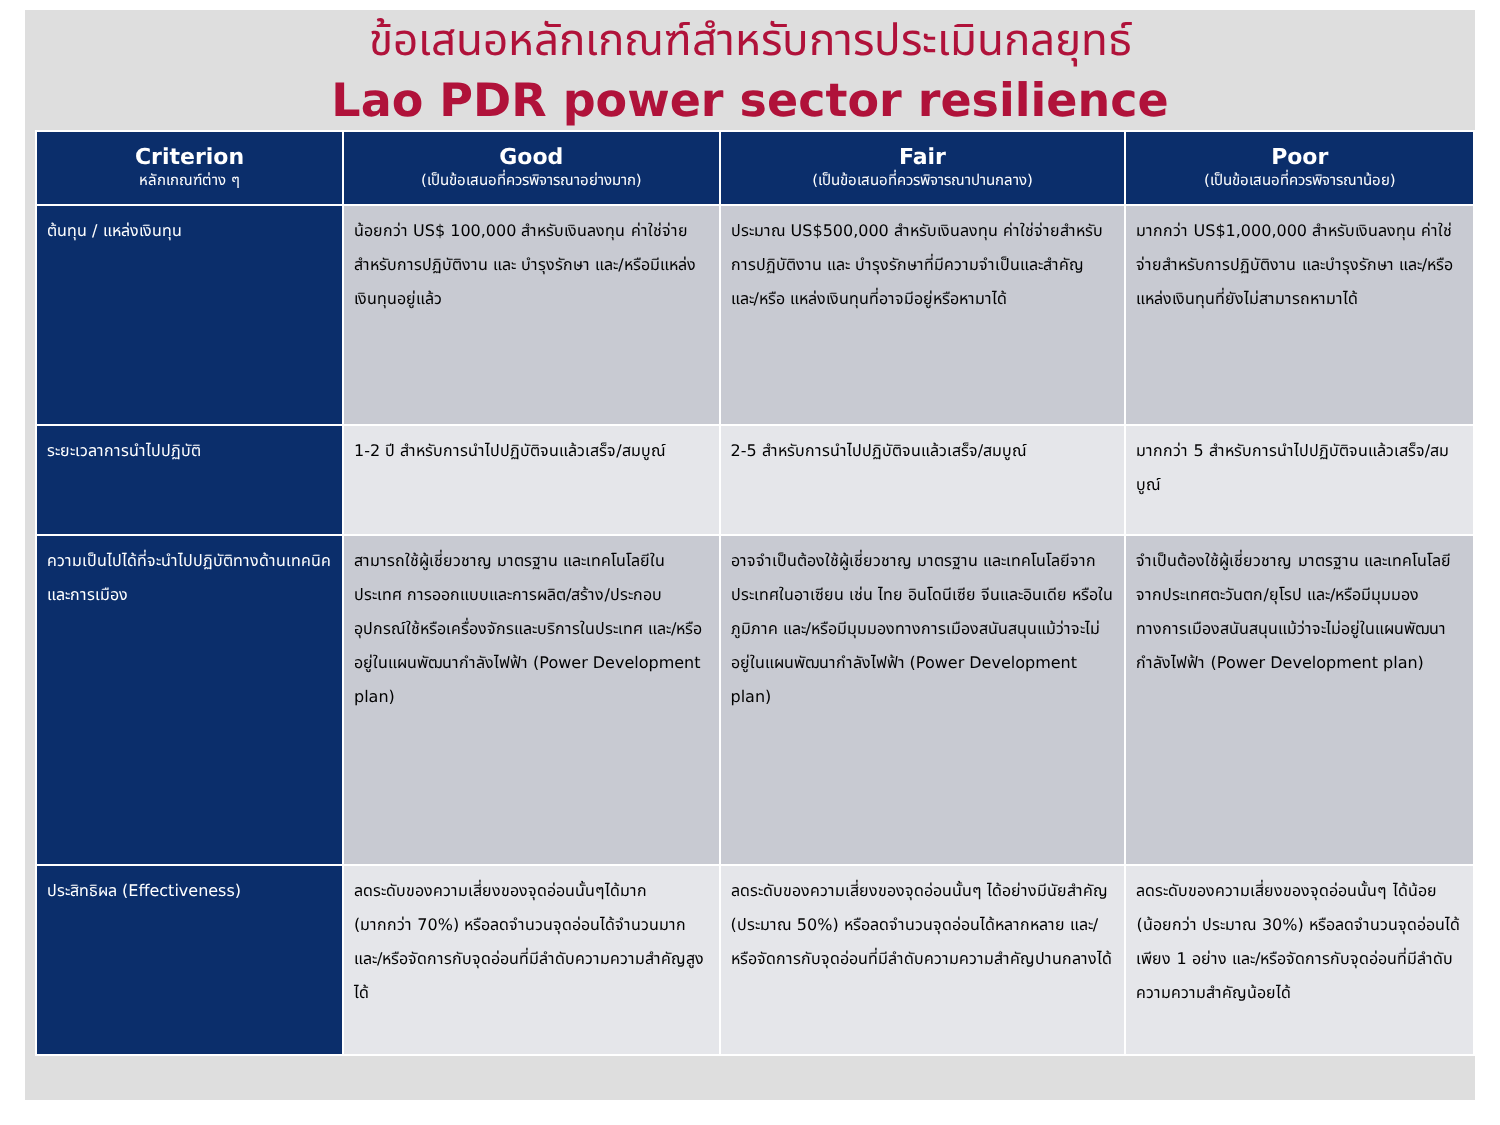ข้อเสนอหลักเกณฑ์สำหรับการประเมินกลยุทธ์
Lao PDR power sector resilience
| Criterion หลักเกณฑ์ต่าง ๆ | Good (เป็นข้อเสนอที่ควรพิจารณาอย่างมาก) | Fair (เป็นข้อเสนอที่ควรพิจารณาปานกลาง) | Poor (เป็นข้อเสนอที่ควรพิจารณาน้อย) |
| --- | --- | --- | --- |
| ต้นทุน / แหล่งเงินทุน | น้อยกว่า US$ 100,000 สำหรับเงินลงทุน ค่าใช่จ่ายสำหรับการปฏิบัติงาน และ บำรุงรักษา และ/หรือมีแหล่งเงินทุนอยู่แล้ว | ประมาณ US$500,000 สำหรับเงินลงทุน ค่าใช่จ่ายสำหรับการปฏิบัติงาน และ บำรุงรักษาที่มีความจำเป็นและสำคัญ และ/หรือ แหล่งเงินทุนที่อาจมีอยู่หรือหามาได้ | มากกว่า US$1,000,000 สำหรับเงินลงทุน ค่าใช่จ่ายสำหรับการปฏิบัติงาน และบำรุงรักษา และ/หรือ แหล่งเงินทุนที่ยังไม่สามารถหามาได้ |
| ระยะเวลาการนำไปปฏิบัติ | 1-2 ปี สำหรับการนำไปปฏิบัติจนแล้วเสร็จ/สมบูณ์ | 2-5 สำหรับการนำไปปฏิบัติจนแล้วเสร็จ/สมบูณ์ | มากกว่า 5 สำหรับการนำไปปฏิบัติจนแล้วเสร็จ/สมบูณ์ |
| ความเป็นไปได้ที่จะนำไปปฏิบัติทางด้านเทคนิคและการเมือง | สามารถใช้ผู้เชี่ยวชาญ มาตรฐาน และเทคโนโลยีในประเทศ การออกแบบและการผลิต/สร้าง/ประกอบอุปกรณ์ใช้หรือเครื่องจักรและบริการในประเทศ และ/หรืออยู่ในแผนพัฒนากำลังไฟฟ้า (Power Development plan) | อาจจำเป็นต้องใช้ผู้เชี่ยวชาญ มาตรฐาน และเทคโนโลยีจากประเทศในอาเซียน เช่น ไทย อินโดนีเซีย จีนและอินเดีย หรือในภูมิภาค และ/หรือมีมุมมองทางการเมืองสนันสนุนแม้ว่าจะไม่อยู่ในแผนพัฒนากำลังไฟฟ้า (Power Development plan) | จำเป็นต้องใช้ผู้เชี่ยวชาญ มาตรฐาน และเทคโนโลยีจากประเทศตะวันตก/ยุโรป และ/หรือมีมุมมองทางการเมืองสนันสนุนแม้ว่าจะไม่อยู่ในแผนพัฒนากำลังไฟฟ้า (Power Development plan) |
| ประสิทธิผล (Effectiveness) | ลดระดับของความเสี่ยงของจุดอ่อนนั้นๆได้มาก (มากกว่า 70%) หรือลดจำนวนจุดอ่อนได้จำนวนมาก และ/หรือจัดการกับจุดอ่อนที่มีลำดับความความสำคัญสูงได้ | ลดระดับของความเสี่ยงของจุดอ่อนนั้นๆ ได้อย่างมีนัยสำคัญ (ประมาณ 50%) หรือลดจำนวนจุดอ่อนได้หลากหลาย และ/หรือจัดการกับจุดอ่อนที่มีลำดับความความสำคัญปานกลางได้ | ลดระดับของความเสี่ยงของจุดอ่อนนั้นๆ ได้น้อย (น้อยกว่า ประมาณ 30%) หรือลดจำนวนจุดอ่อนได้เพียง 1 อย่าง และ/หรือจัดการกับจุดอ่อนที่มีลำดับความความสำคัญน้อยได้ |